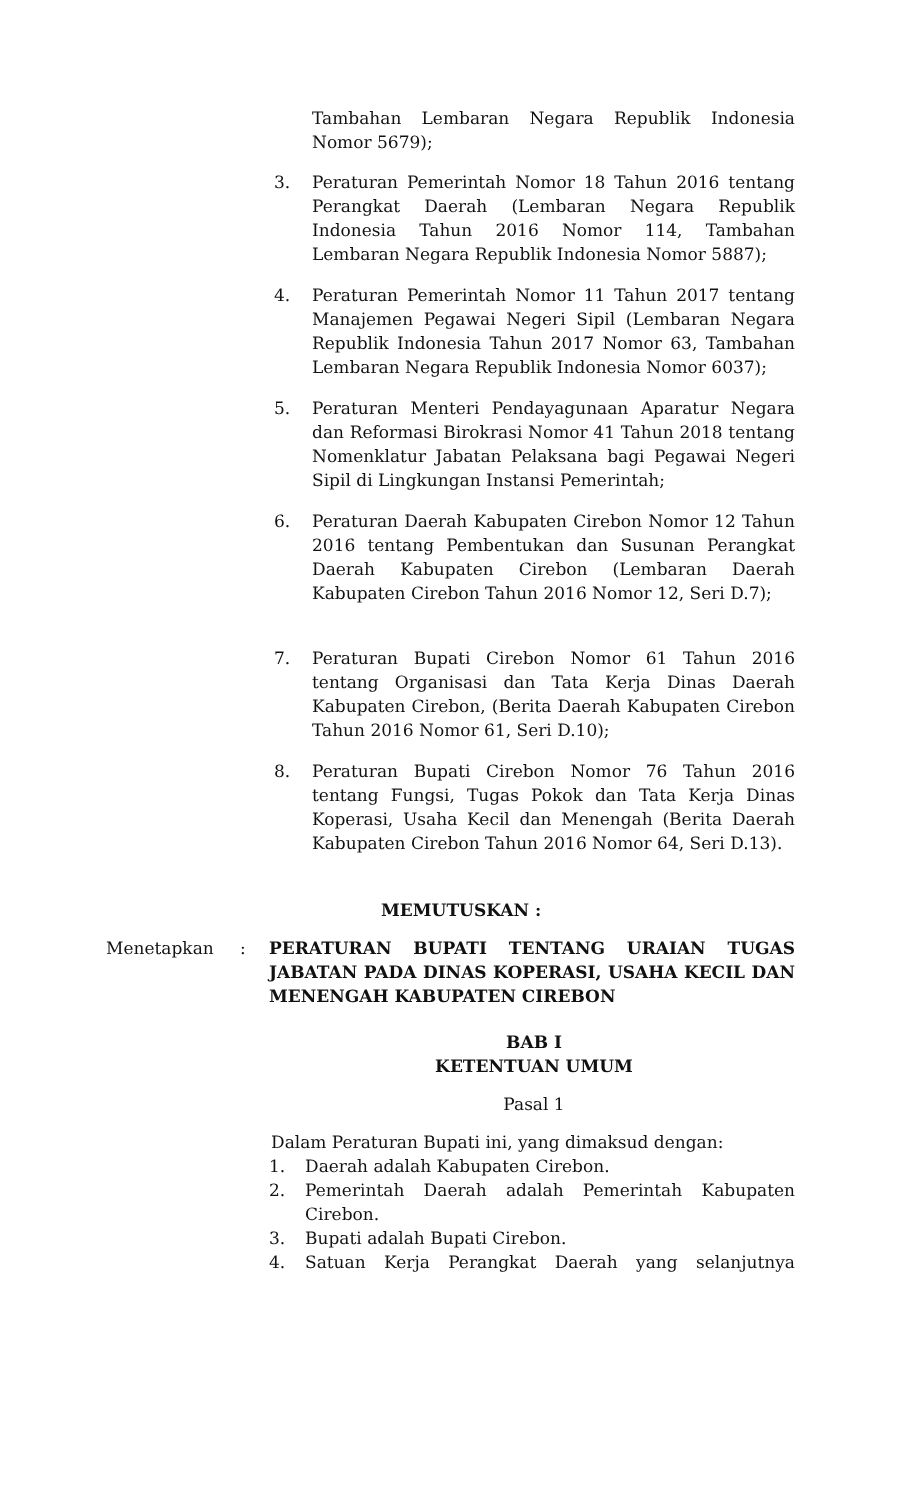Tambahan Lembaran Negara Republik Indonesia Nomor 5679);
3. Peraturan Pemerintah Nomor 18 Tahun 2016 tentang Perangkat Daerah (Lembaran Negara Republik Indonesia Tahun 2016 Nomor 114, Tambahan Lembaran Negara Republik Indonesia Nomor 5887);
4. Peraturan Pemerintah Nomor 11 Tahun 2017 tentang Manajemen Pegawai Negeri Sipil (Lembaran Negara Republik Indonesia Tahun 2017 Nomor 63, Tambahan Lembaran Negara Republik Indonesia Nomor 6037);
5. Peraturan Menteri Pendayagunaan Aparatur Negara dan Reformasi Birokrasi Nomor 41 Tahun 2018 tentang Nomenklatur Jabatan Pelaksana bagi Pegawai Negeri Sipil di Lingkungan Instansi Pemerintah;
6. Peraturan Daerah Kabupaten Cirebon Nomor 12 Tahun 2016 tentang Pembentukan dan Susunan Perangkat Daerah Kabupaten Cirebon (Lembaran Daerah Kabupaten Cirebon Tahun 2016 Nomor 12, Seri D.7);
7. Peraturan Bupati Cirebon Nomor 61 Tahun 2016 tentang Organisasi dan Tata Kerja Dinas Daerah Kabupaten Cirebon, (Berita Daerah Kabupaten Cirebon Tahun 2016 Nomor 61, Seri D.10);
8. Peraturan Bupati Cirebon Nomor 76 Tahun 2016 tentang Fungsi, Tugas Pokok dan Tata Kerja Dinas Koperasi, Usaha Kecil dan Menengah (Berita Daerah Kabupaten Cirebon Tahun 2016 Nomor 64, Seri D.13).
MEMUTUSKAN :
Menetapkan : PERATURAN BUPATI TENTANG URAIAN TUGAS JABATAN PADA DINAS KOPERASI, USAHA KECIL DAN MENENGAH KABUPATEN CIREBON
BAB I
KETENTUAN UMUM
Pasal 1
Dalam Peraturan Bupati ini, yang dimaksud dengan:
1. Daerah adalah Kabupaten Cirebon.
2. Pemerintah Daerah adalah Pemerintah Kabupaten Cirebon.
3. Bupati adalah Bupati Cirebon.
4. Satuan Kerja Perangkat Daerah yang selanjutnya